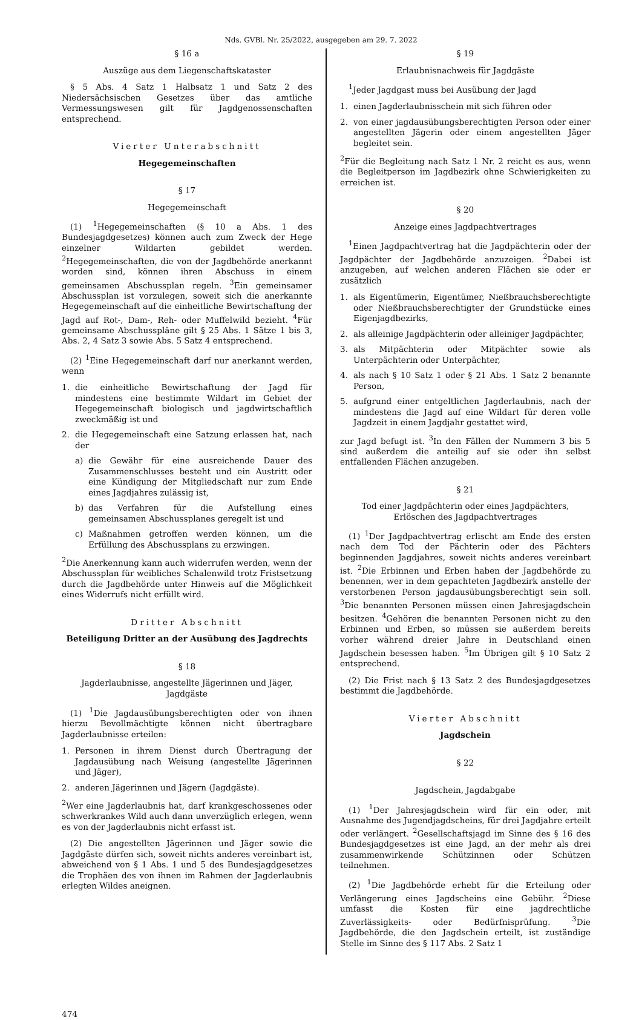Nds. GVBl. Nr. 25/2022, ausgegeben am 29. 7. 2022
§ 16 a
Auszüge aus dem Liegenschaftskataster
§ 5 Abs. 4 Satz 1 Halbsatz 1 und Satz 2 des Niedersächsischen Gesetzes über das amtliche Vermessungswesen gilt für Jagdgenossenschaften entsprechend.
Vierter Unterabschnitt
Hegegemeinschaften
§ 17
Hegegemeinschaft
(1) <sup>1</sup>Hegegemeinschaften (§ 10 a Abs. 1 des Bundesjagdgesetzes) können auch zum Zweck der Hege einzelner Wildarten gebildet werden. <sup>2</sup>Hegegemeinschaften, die von der Jagdbehörde anerkannt worden sind, können ihren Abschuss in einem gemeinsamen Abschussplan regeln. <sup>3</sup>Ein gemeinsamer Abschussplan ist vorzulegen, soweit sich die anerkannte Hegegemeinschaft auf die einheitliche Bewirtschaftung der Jagd auf Rot-, Dam-, Reh- oder Muffelwild bezieht. <sup>4</sup>Für gemeinsame Abschusspläne gilt § 25 Abs. 1 Sätze 1 bis 3, Abs. 2, 4 Satz 3 sowie Abs. 5 Satz 4 entsprechend.
(2) <sup>1</sup>Eine Hegegemeinschaft darf nur anerkannt werden, wenn
1. die einheitliche Bewirtschaftung der Jagd für mindestens eine bestimmte Wildart im Gebiet der Hegegemeinschaft biologisch und jagdwirtschaftlich zweckmäßig ist und
2. die Hegegemeinschaft eine Satzung erlassen hat, nach der
a) die Gewähr für eine ausreichende Dauer des Zusammenschlusses besteht und ein Austritt oder eine Kündigung der Mitgliedschaft nur zum Ende eines Jagdjahres zulässig ist,
b) das Verfahren für die Aufstellung eines gemeinsamen Abschussplanes geregelt ist und
c) Maßnahmen getroffen werden können, um die Erfüllung des Abschussplans zu erzwingen.
<sup>2</sup> Die Anerkennung kann auch widerrufen werden, wenn der Abschussplan für weibliches Schalenwild trotz Fristsetzung durch die Jagdbehörde unter Hinweis auf die Möglichkeit eines Widerrufs nicht erfüllt wird.
Dritter Abschnitt
Beteiligung Dritter an der Ausübung des Jagdrechts
§ 18
Jagderlaubnisse, angestellte Jägerinnen und Jäger,
Jagdgäste
(1) <sup>1</sup>Die Jagdausübungsberechtigten oder von ihnen hierzu Bevollmächtigte können nicht übertragbare Jagderlaubnisse erteilen:
1. Personen in ihrem Dienst durch Übertragung der Jagdausübung nach Weisung (angestellte Jägerinnen und Jäger),
2. anderen Jägerinnen und Jägern (Jagdgäste).
<sup>2</sup> Wer eine Jagderlaubnis hat, darf krankgeschossenes oder schwerkrankes Wild auch dann unverzüglich erlegen, wenn es von der Jagderlaubnis nicht erfasst ist.
(2) Die angestellten Jägerinnen und Jäger sowie die Jagdgäste dürfen sich, soweit nichts anderes vereinbart ist, abweichend von § 1 Abs. 1 und 5 des Bundesjagdgesetzes die Trophäen des von ihnen im Rahmen der Jagderlaubnis erlegten Wildes aneignen.
§ 19
Erlaubnisnachweis für Jagdgäste
<sup>1</sup> Jeder Jagdgast muss bei Ausübung der Jagd
1. einen Jagderlaubnisschein mit sich führen oder
2. von einer jagdausübungsberechtigten Person oder einer angestellten Jägerin oder einem angestellten Jäger begleitet sein.
<sup>2</sup> Für die Begleitung nach Satz 1 Nr. 2 reicht es aus, wenn die Begleitperson im Jagdbezirk ohne Schwierigkeiten zu erreichen ist.
§ 20
Anzeige eines Jagdpachtvertrages
<sup>1</sup> Einen Jagdpachtvertrag hat die Jagdpächterin oder der Jagdpächter der Jagdbehörde anzuzeigen. <sup>2</sup>Dabei ist anzugeben, auf welchen anderen Flächen sie oder er zusätzlich
1. als Eigentümerin, Eigentümer, Nießbrauchsberechtigte oder Nießbrauchsberechtigter der Grundstücke eines Eigenjagdbezirks,
2. als alleinige Jagdpächterin oder alleiniger Jagdpächter,
3. als Mitpächterin oder Mitpächter sowie als Unterpächterin oder Unterpächter,
4. als nach § 10 Satz 1 oder § 21 Abs. 1 Satz 2 benannte Person,
5. aufgrund einer entgeltlichen Jagderlaubnis, nach der mindestens die Jagd auf eine Wildart für deren volle Jagdzeit in einem Jagdjahr gestattet wird,
zur Jagd befugt ist. <sup>3</sup>In den Fällen der Nummern 3 bis 5 sind außerdem die anteilig auf sie oder ihn selbst entfallenden Flächen anzugeben.
§ 21
Tod einer Jagdpächterin oder eines Jagdpächters,
Erlöschen des Jagdpachtvertrages
(1) <sup>1</sup>Der Jagdpachtvertrag erlischt am Ende des ersten nach dem Tod der Pächterin oder des Pächters beginnenden Jagdjahres, soweit nichts anderes vereinbart ist. <sup>2</sup>Die Erbinnen und Erben haben der Jagdbehörde zu benennen, wer in dem gepachteten Jagdbezirk anstelle der verstorbenen Person jagdausübungsberechtigt sein soll. <sup>3</sup>Die benannten Personen müssen einen Jahresjagdschein besitzen. <sup>4</sup>Gehören die benannten Personen nicht zu den Erbinnen und Erben, so müssen sie außerdem bereits vorher während dreier Jahre in Deutschland einen Jagdschein besessen haben. <sup>5</sup>Im Übrigen gilt § 10 Satz 2 entsprechend.
(2) Die Frist nach § 13 Satz 2 des Bundesjagdgesetzes bestimmt die Jagdbehörde.
Vierter Abschnitt
Jagdschein
§ 22
Jagdschein, Jagdabgabe
(1) <sup>1</sup>Der Jahresjagdschein wird für ein oder, mit Ausnahme des Jugendjagdscheins, für drei Jagdjahre erteilt oder verlängert. <sup>2</sup>Gesellschaftsjagd im Sinne des § 16 des Bundesjagdgesetzes ist eine Jagd, an der mehr als drei zusammenwirkende Schützinnen oder Schützen teilnehmen.
(2) <sup>1</sup>Die Jagdbehörde erhebt für die Erteilung oder Verlängerung eines Jagdscheins eine Gebühr. <sup>2</sup>Diese umfasst die Kosten für eine jagdrechtliche Zuverlässigkeits- oder Bedürfnisprüfung. <sup>3</sup>Die Jagdbehörde, die den Jagdschein erteilt, ist zuständige Stelle im Sinne des § 117 Abs. 2 Satz 1
474